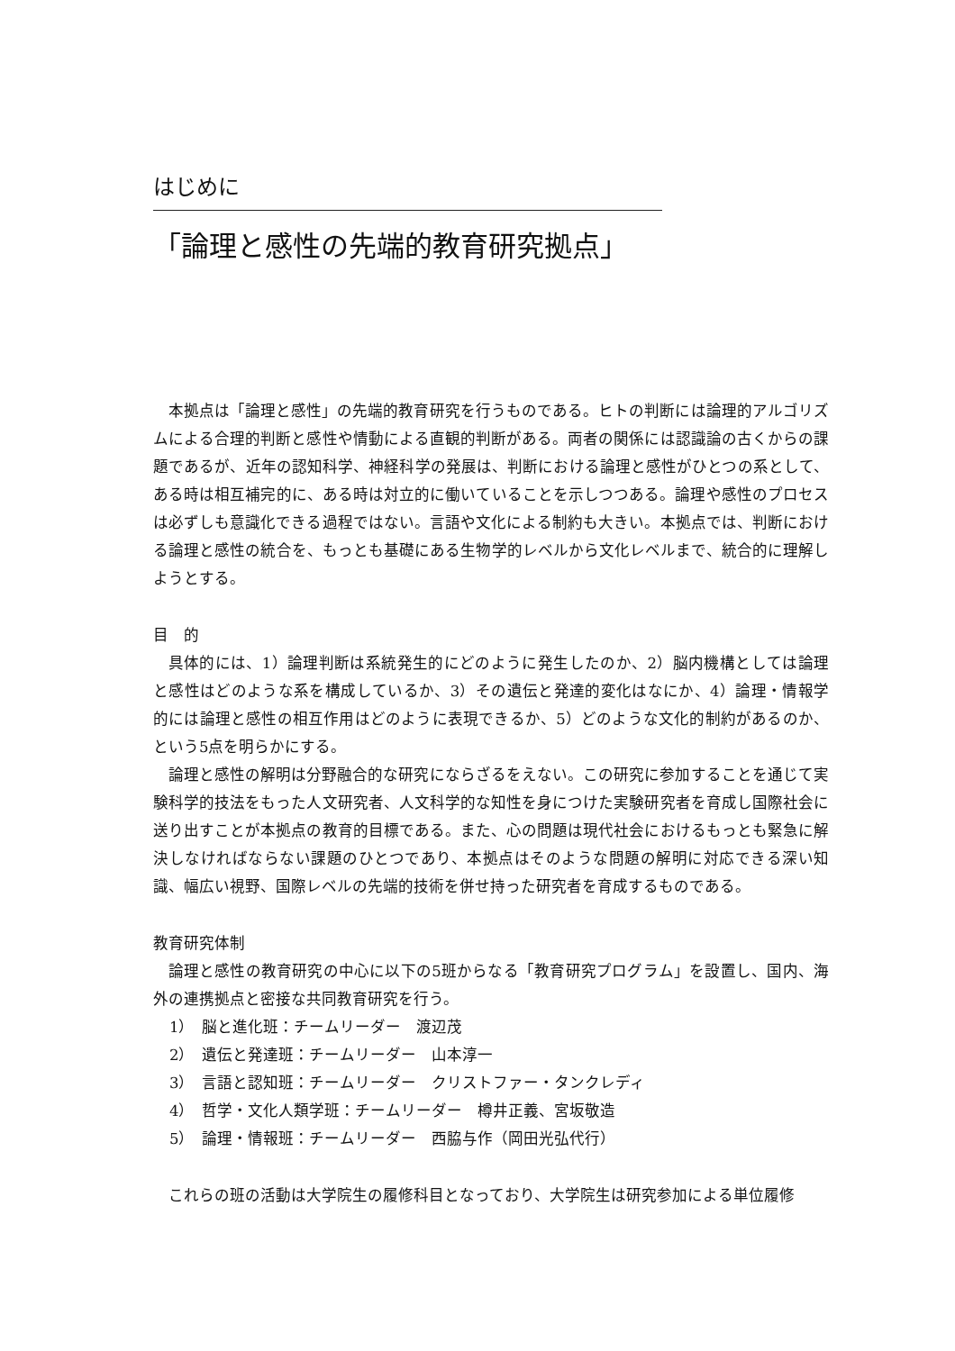はじめに
「論理と感性の先端的教育研究拠点」
本拠点は「論理と感性」の先端的教育研究を行うものである。ヒトの判断には論理的アルゴリズムによる合理的判断と感性や情動による直観的判断がある。両者の関係には認識論の古くからの課題であるが、近年の認知科学、神経科学の発展は、判断における論理と感性がひとつの系として、ある時は相互補完的に、ある時は対立的に働いていることを示しつつある。論理や感性のプロセスは必ずしも意識化できる過程ではない。言語や文化による制約も大きい。本拠点では、判断における論理と感性の統合を、もっとも基礎にある生物学的レベルから文化レベルまで、統合的に理解しようとする。
目　的
具体的には、1）論理判断は系統発生的にどのように発生したのか、2）脳内機構としては論理と感性はどのような系を構成しているか、3）その遺伝と発達的変化はなにか、4）論理・情報学的には論理と感性の相互作用はどのように表現できるか、5）どのような文化的制約があるのか、という5点を明らかにする。
論理と感性の解明は分野融合的な研究にならざるをえない。この研究に参加することを通じて実験科学的技法をもった人文研究者、人文科学的な知性を身につけた実験研究者を育成し国際社会に送り出すことが本拠点の教育的目標である。また、心の問題は現代社会におけるもっとも緊急に解決しなければならない課題のひとつであり、本拠点はそのような問題の解明に対応できる深い知識、幅広い視野、国際レベルの先端的技術を併せ持った研究者を育成するものである。
教育研究体制
論理と感性の教育研究の中心に以下の5班からなる「教育研究プログラム」を設置し、国内、海外の連携拠点と密接な共同教育研究を行う。
1）　脳と進化班：チームリーダー　渡辺茂
2）　遺伝と発達班：チームリーダー　山本淳一
3）　言語と認知班：チームリーダー　クリストファー・タンクレディ
4）　哲学・文化人類学班：チームリーダー　樽井正義、宮坂敬造
5）　論理・情報班：チームリーダー　西脇与作（岡田光弘代行）
これらの班の活動は大学院生の履修科目となっており、大学院生は研究参加による単位履修